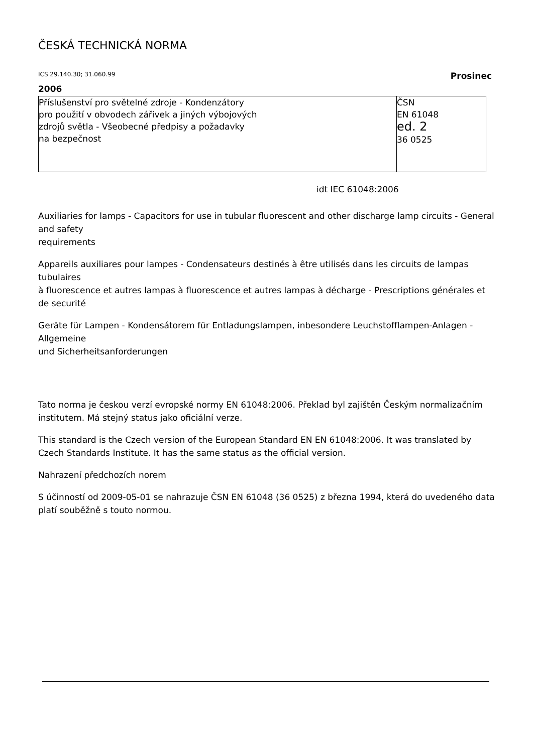ČESKÁ TECHNICKÁ NORMA
ICS 29.140.30; 31.060.99 Prosinec
2006
| Příslušenství pro světelné zdroje - Kondenzátory pro použití v obvodech zářivek a jiných výbojových zdrojů světla - Všeobecné předpisy a požadavky na bezpečnost | ČSN EN 61048 ed. 2 36 0525 |
idt IEC 61048:2006
Auxiliaries for lamps - Capacitors for use in tubular fluorescent and other discharge lamp circuits - General and safety
requirements
Appareils auxiliares pour lampes - Condensateurs destinés à être utilisés dans les circuits de lampas tubulaires
à fluorescence et autres lampas à fluorescence et autres lampas à décharge - Prescriptions générales et de securité
Geräte für Lampen - Kondensátorem für Entladungslampen, inbesondere Leuchstofflampen-Anlagen - Allgemeine
und Sicherheitsanforderungen
Tato norma je českou verzí evropské normy EN 61048:2006. Překlad byl zajištěn Českým normalizačním institutem. Má stejný status jako oficiální verze.
This standard is the Czech version of the European Standard EN EN 61048:2006. It was translated by Czech Standards Institute. It has the same status as the official version.
Nahrazení předchozích norem
S účinností od 2009-05-01 se nahrazuje ČSN EN 61048 (36 0525) z března 1994, která do uvedeného data platí souběžně s touto normou.